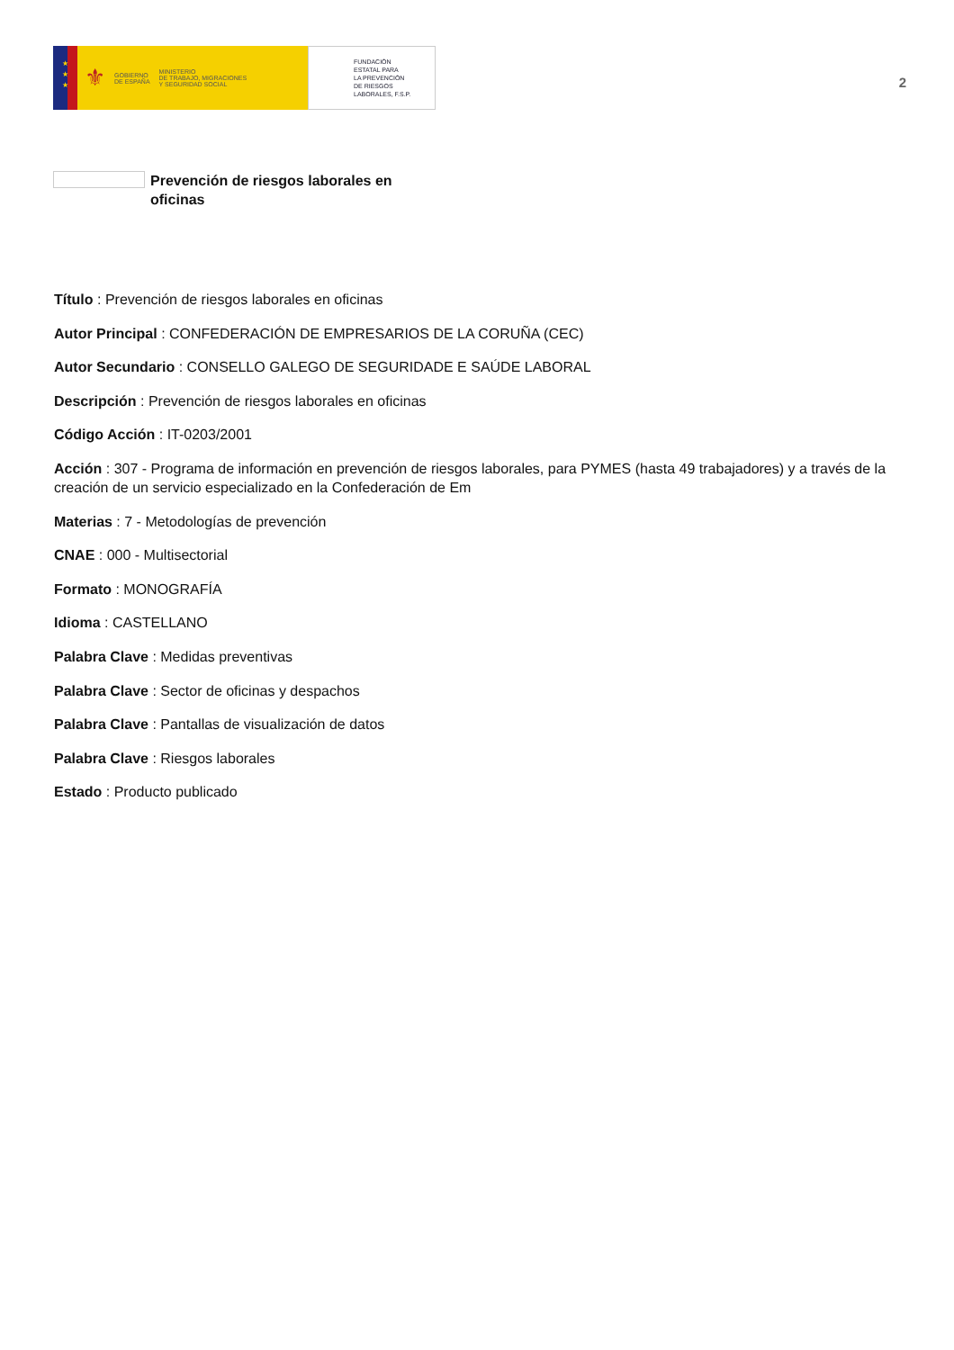★
★
★
⚜ GOBIERNO
DE ESPAÑA MINISTERIO
DE TRABAJO, MIGRACIONES
Y SEGURIDAD SOCIAL
FUNDACIÓN
ESTATAL PARA
LA PREVENCIÓN
DE RIESGOS
LABORALES, F.S.P.
2
Prevención de riesgos laborales en oficinas
Título : Prevención de riesgos laborales en oficinas
Autor Principal : CONFEDERACIÓN DE EMPRESARIOS DE LA CORUÑA (CEC)
Autor Secundario : CONSELLO GALEGO DE SEGURIDADE E SAÚDE LABORAL
Descripción : Prevención de riesgos laborales en oficinas
Código Acción : IT-0203/2001
Acción : 307 - Programa de información en prevención de riesgos laborales, para PYMES (hasta 49 trabajadores) y a través de la creación de un servicio especializado en la Confederación de Em
Materias : 7 - Metodologías de prevención
CNAE : 000 - Multisectorial
Formato : MONOGRAFÍA
Idioma : CASTELLANO
Palabra Clave : Medidas preventivas
Palabra Clave : Sector de oficinas y despachos
Palabra Clave : Pantallas de visualización de datos
Palabra Clave : Riesgos laborales
Estado : Producto publicado